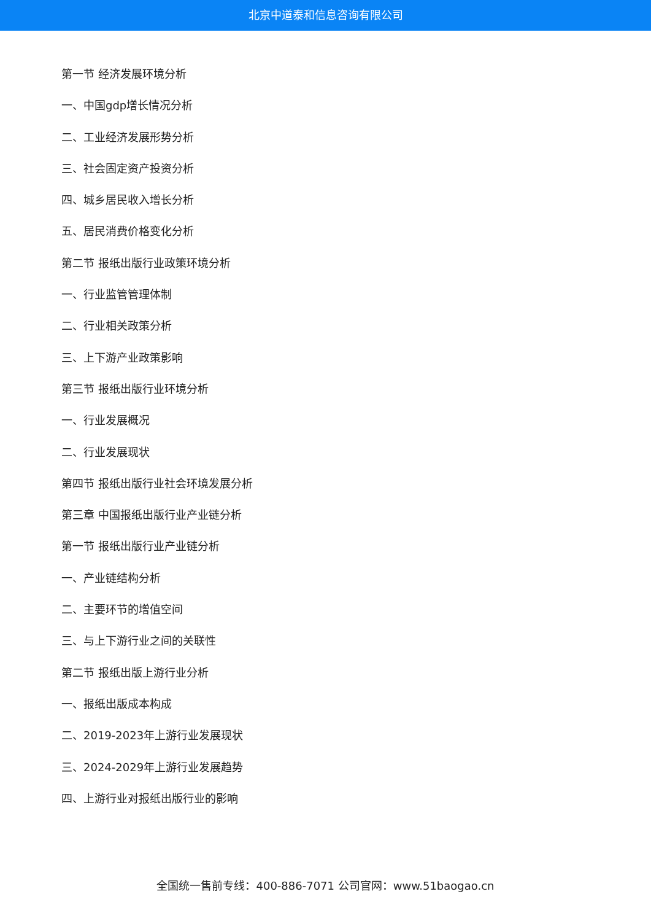北京中道泰和信息咨询有限公司
第一节 经济发展环境分析
一、中国gdp增长情况分析
二、工业经济发展形势分析
三、社会固定资产投资分析
四、城乡居民收入增长分析
五、居民消费价格变化分析
第二节 报纸出版行业政策环境分析
一、行业监管管理体制
二、行业相关政策分析
三、上下游产业政策影响
第三节 报纸出版行业环境分析
一、行业发展概况
二、行业发展现状
第四节 报纸出版行业社会环境发展分析
第三章 中国报纸出版行业产业链分析
第一节 报纸出版行业产业链分析
一、产业链结构分析
二、主要环节的增值空间
三、与上下游行业之间的关联性
第二节 报纸出版上游行业分析
一、报纸出版成本构成
二、2019-2023年上游行业发展现状
三、2024-2029年上游行业发展趋势
四、上游行业对报纸出版行业的影响
全国统一售前专线：400-886-7071 公司官网：www.51baogao.cn